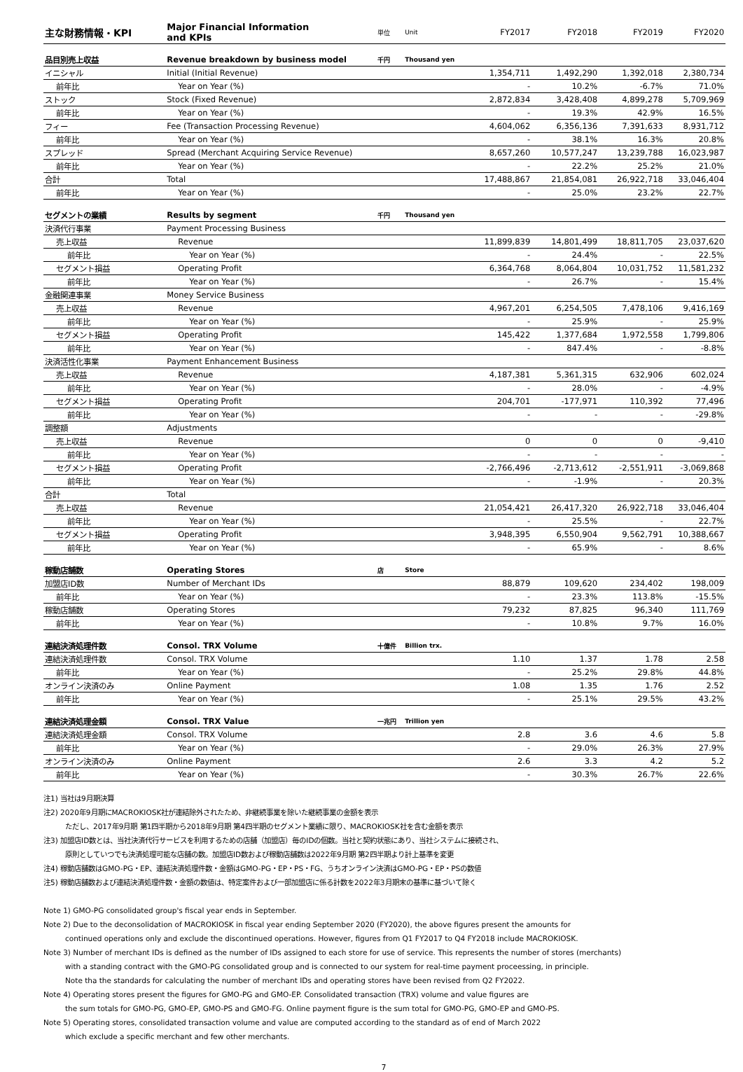| 主な財務情報・KPI | Major Financial Information and KPIs | 単位 | Unit | FY2017 | FY2018 | FY2019 | FY2020 |
| 品目別売上収益 | Revenue breakdown by business model | 千円 | Thousand yen | | | | |
| イニシャル | Initial (Initial Revenue) | | | 1,354,711 | 1,492,290 | 1,392,018 | 2,380,734 |
| 前年比 | Year on Year (%) | | | - | 10.2% | -6.7% | 71.0% |
| ストック | Stock (Fixed Revenue) | | | 2,872,834 | 3,428,408 | 4,899,278 | 5,709,969 |
| 前年比 | Year on Year (%) | | | - | 19.3% | 42.9% | 16.5% |
| フィー | Fee (Transaction Processing Revenue) | | | 4,604,062 | 6,356,136 | 7,391,633 | 8,931,712 |
| 前年比 | Year on Year (%) | | | - | 38.1% | 16.3% | 20.8% |
| スプレッド | Spread (Merchant Acquiring Service Revenue) | | | 8,657,260 | 10,577,247 | 13,239,788 | 16,023,987 |
| 前年比 | Year on Year (%) | | | - | 22.2% | 25.2% | 21.0% |
| 合計 | Total | | | 17,488,867 | 21,854,081 | 26,922,718 | 33,046,404 |
| 前年比 | Year on Year (%) | | | - | 25.0% | 23.2% | 22.7% |
| セグメントの業績 | Results by segment | 千円 | Thousand yen | | | | |
| 決済代行事業 | Payment Processing Business | | | | | | |
| 売上収益 | Revenue | | | 11,899,839 | 14,801,499 | 18,811,705 | 23,037,620 |
| 前年比 | Year on Year (%) | | | - | 24.4% | - | 22.5% |
| セグメント損益 | Operating Profit | | | 6,364,768 | 8,064,804 | 10,031,752 | 11,581,232 |
| 前年比 | Year on Year (%) | | | - | 26.7% | - | 15.4% |
| 金融関連事業 | Money Service Business | | | | | | |
| 売上収益 | Revenue | | | 4,967,201 | 6,254,505 | 7,478,106 | 9,416,169 |
| 前年比 | Year on Year (%) | | | - | 25.9% | - | 25.9% |
| セグメント損益 | Operating Profit | | | 145,422 | 1,377,684 | 1,972,558 | 1,799,806 |
| 前年比 | Year on Year (%) | | | - | 847.4% | - | -8.8% |
| 決済活性化事業 | Payment Enhancement Business | | | | | | |
| 売上収益 | Revenue | | | 4,187,381 | 5,361,315 | 632,906 | 602,024 |
| 前年比 | Year on Year (%) | | | - | 28.0% | - | -4.9% |
| セグメント損益 | Operating Profit | | | 204,701 | -177,971 | 110,392 | 77,496 |
| 前年比 | Year on Year (%) | | | - | - | - | -29.8% |
| 調整額 | Adjustments | | | | | | |
| 売上収益 | Revenue | | | 0 | 0 | 0 | -9,410 |
| 前年比 | Year on Year (%) | | | - | - | - | - |
| セグメント損益 | Operating Profit | | | -2,766,496 | -2,713,612 | -2,551,911 | -3,069,868 |
| 前年比 | Year on Year (%) | | | - | -1.9% | - | 20.3% |
| 合計 | Total | | | | | | |
| 売上収益 | Revenue | | | 21,054,421 | 26,417,320 | 26,922,718 | 33,046,404 |
| 前年比 | Year on Year (%) | | | - | 25.5% | - | 22.7% |
| セグメント損益 | Operating Profit | | | 3,948,395 | 6,550,904 | 9,562,791 | 10,388,667 |
| 前年比 | Year on Year (%) | | | - | 65.9% | - | 8.6% |
| 稼動店舗数 | Operating Stores | 店 | Store | | | | |
| 加盟店ID数 | Number of Merchant IDs | | | 88,879 | 109,620 | 234,402 | 198,009 |
| 前年比 | Year on Year (%) | | | - | 23.3% | 113.8% | -15.5% |
| 稼動店舗数 | Operating Stores | | | 79,232 | 87,825 | 96,340 | 111,769 |
| 前年比 | Year on Year (%) | | | - | 10.8% | 9.7% | 16.0% |
| 連結決済処理件数 | Consol. TRX Volume | 十億件 | Billion trx. | | | | |
| 連結決済処理件数 | Consol. TRX Volume | | | 1.10 | 1.37 | 1.78 | 2.58 |
| 前年比 | Year on Year (%) | | | - | 25.2% | 29.8% | 44.8% |
| オンライン決済のみ | Online Payment | | | 1.08 | 1.35 | 1.76 | 2.52 |
| 前年比 | Year on Year (%) | | | - | 25.1% | 29.5% | 43.2% |
| 連結決済処理金額 | Consol. TRX Value | 一兆円 | Trillion yen | | | | |
| 連結決済処理金額 | Consol. TRX Volume | | | 2.8 | 3.6 | 4.6 | 5.8 |
| 前年比 | Year on Year (%) | | | - | 29.0% | 26.3% | 27.9% |
| オンライン決済のみ | Online Payment | | | 2.6 | 3.3 | 4.2 | 5.2 |
| 前年比 | Year on Year (%) | | | - | 30.3% | 26.7% | 22.6% |
注1) 当社は9月期決算
注2) 2020年9月期にMACROKIOSK社が連結除外されたため、非継続事業を除いた継続事業の金額を表示
ただし、2017年9月期 第1四半期から2018年9月期 第4四半期のセグメント業績に限り、MACROKIOSK社を含む金額を表示
注3) 加盟店ID数とは、当社決済代行サービスを利用するための店舗（加盟店）毎のIDの個数。当社と契約状態にあり、当社システムに接続され、
原則としていつでも決済処理可能な店舗の数。加盟店ID数および稼動店舗数は2022年9月期 第2四半期より計上基準を変更
注4) 稼動店舗数はGMO-PG・EP、連結決済処理件数・金額はGMO-PG・EP・PS・FG、うちオンライン決済はGMO-PG・EP・PSの数値
注5) 稼動店舗数および連結決済処理件数・金額の数値は、特定案件および一部加盟店に係る計数を2022年3月期末の基準に基づいて除く
Note 1) GMO-PG consolidated group's fiscal year ends in September.
Note 2) Due to the deconsolidation of MACROKIOSK in fiscal year ending September 2020 (FY2020), the above figures present the amounts for
continued operations only and exclude the discontinued operations. However, figures from Q1 FY2017 to Q4 FY2018 include MACROKIOSK.
Note 3) Number of merchant IDs is defined as the number of IDs assigned to each store for use of service. This represents the number of stores (merchants)
with a standing contract with the GMO-PG consolidated group and is connected to our system for real-time payment proceessing, in principle.
Note tha the standards for calculating the number of merchant IDs and operating stores have been revised from Q2 FY2022.
Note 4) Operating stores present the figures for GMO-PG and GMO-EP. Consolidated transaction (TRX) volume and value figures are
the sum totals for GMO-PG, GMO-EP, GMO-PS and GMO-FG. Online payment figure is the sum total for GMO-PG, GMO-EP and GMO-PS.
Note 5) Operating stores, consolidated transaction volume and value are computed according to the standard as of end of March 2022
which exclude a specific merchant and few other merchants.
7